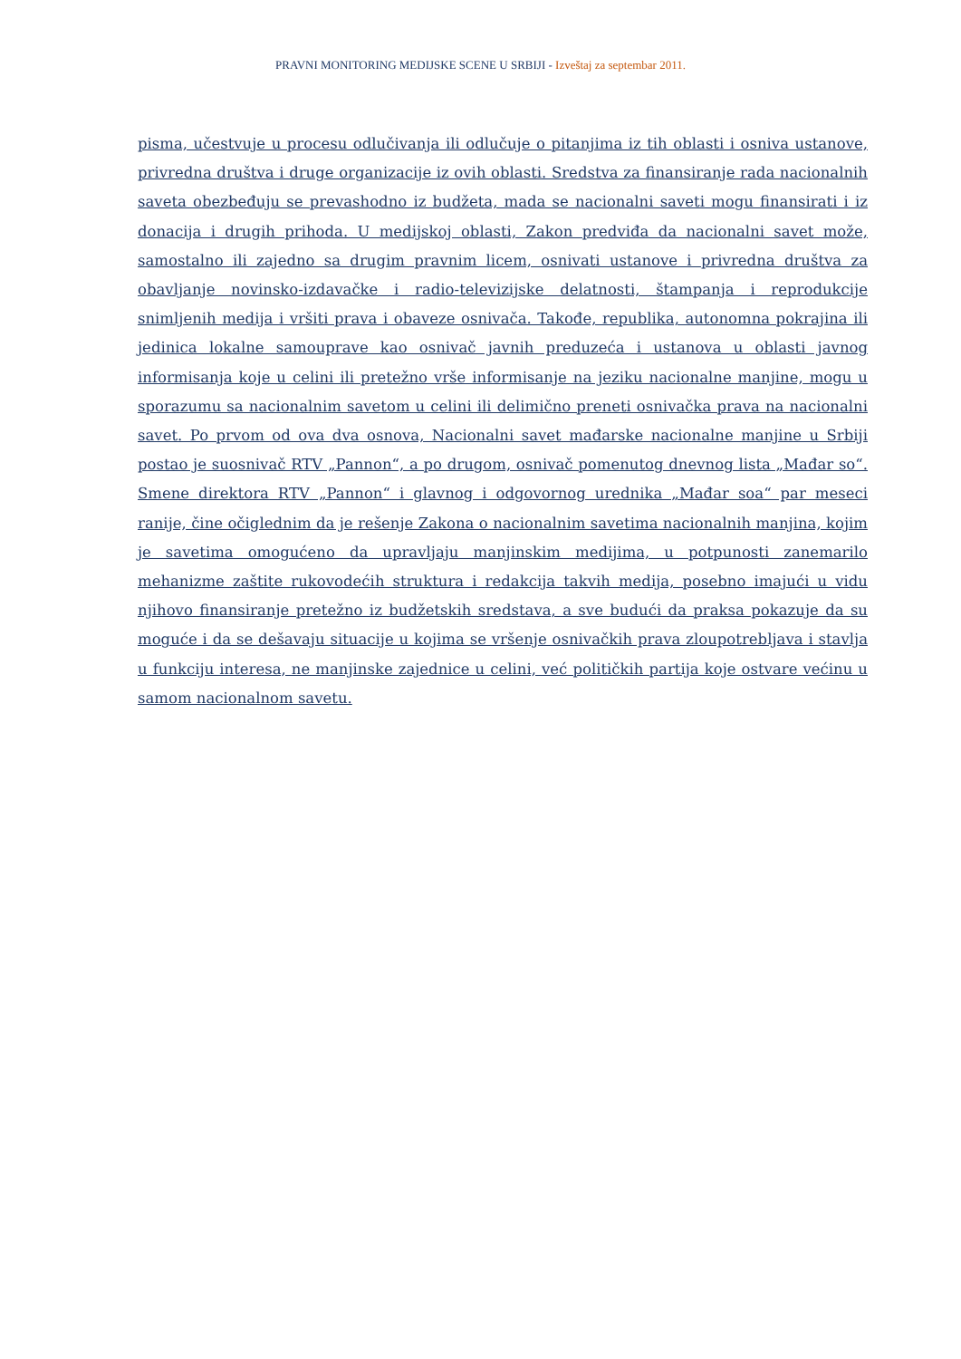PRAVNI MONITORING MEDIJSKE SCENE U SRBIJI - Izveštaj za septembar 2011.
pisma, učestvuje u procesu odlučivanja ili odlučuje o pitanjima iz tih oblasti i osniva ustanove, privredna društva i druge organizacije iz ovih oblasti. Sredstva za finansiranje rada nacionalnih saveta obezbeđuju se prevashodno iz budžeta, mada se nacionalni saveti mogu finansirati i iz donacija i drugih prihoda. U medijskoj oblasti, Zakon predviđa da nacionalni savet može, samostalno ili zajedno sa drugim pravnim licem, osnivati ustanove i privredna društva za obavljanje novinsko-izdavačke i radio-televizijske delatnosti, štampanja i reprodukcije snimljenih medija i vršiti prava i obaveze osnivača. Takođe, republika, autonomna pokrajina ili jedinica lokalne samouprave kao osnivač javnih preduzeća i ustanova u oblasti javnog informisanja koje u celini ili pretežno vrše informisanje na jeziku nacionalne manjine, mogu u sporazumu sa nacionalnim savetom u celini ili delimično preneti osnivačka prava na nacionalni savet. Po prvom od ova dva osnova, Nacionalni savet mađarske nacionalne manjine u Srbiji postao je suosnivač RTV „Pannon“, a po drugom, osnivač pomenutog dnevnog lista „Mađar so“. Smene direktora RTV „Pannon“ i glavnog i odgovornog urednika „Mađar soa“ par meseci ranije, čine očiglednim da je rešenje Zakona o nacionalnim savetima nacionalnih manjina, kojim je savetima omogućeno da upravljaju manjinskim medijima, u potpunosti zanemarilo mehanizme zaštite rukovodećih struktura i redakcija takvih medija, posebno imajući u vidu njihovo finansiranje pretežno iz budžetskih sredstava, a sve budući da praksa pokazuje da su moguće i da se dešavaju situacije u kojima se vršenje osnivačkih prava zloupotrebljava i stavlja u funkciju interesa, ne manjinske zajednice u celini, već političkih partija koje ostvare većinu u samom nacionalnom savetu.